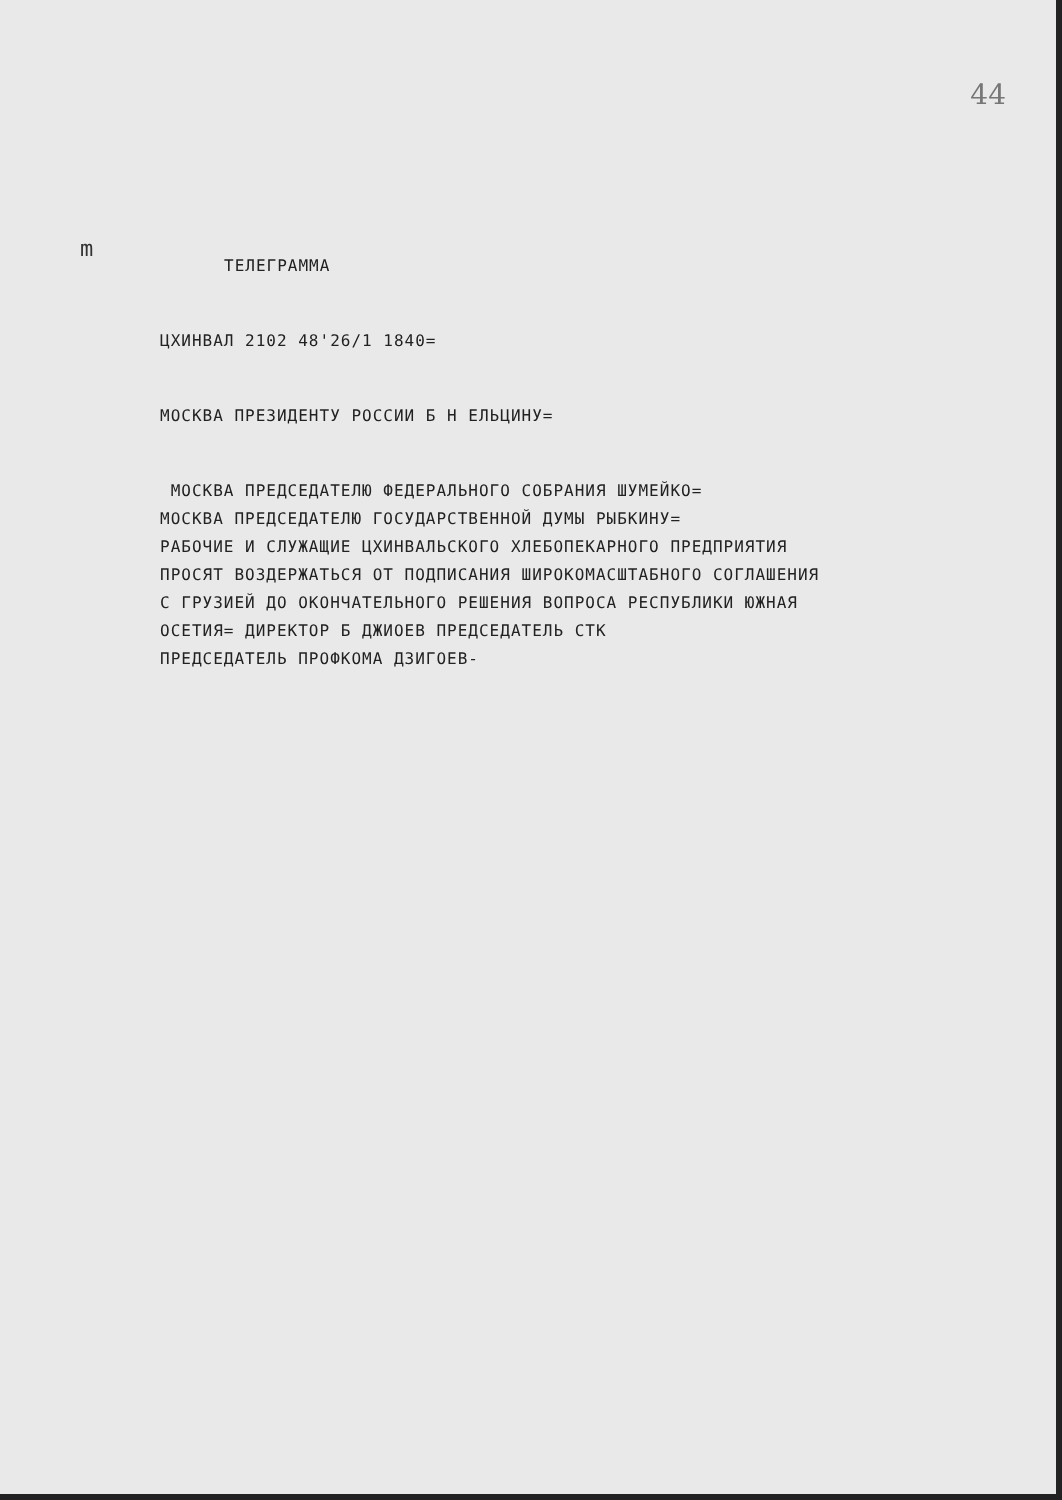44
m
ТЕЛЕГРАММА
ЦХИНВАЛ 2102 48'26/1 1840=
МОСКВА ПРЕЗИДЕНТУ РОССИИ Б Н ЕЛЬЦИНУ=
МОСКВА ПРЕДСЕДАТЕЛЮ ФЕДЕРАЛЬНОГО СОБРАНИЯ ШУМЕЙКО=
МОСКВА ПРЕДСЕДАТЕЛЮ ГОСУДАРСТВЕННОЙ ДУМЫ РЫБКИНУ=
РАБОЧИЕ И СЛУЖАЩИЕ ЦХИНВАЛЬСКОГО ХЛЕБОПЕКАРНОГО ПРЕДПРИЯТИЯ
ПРОСЯТ ВОЗДЕРЖАТЬСЯ ОТ ПОДПИСАНИЯ ШИРОКОМАСШТАБНОГО СОГЛАШЕНИЯ
С ГРУЗИЕЙ ДО ОКОНЧАТЕЛЬНОГО РЕШЕНИЯ ВОПРОСА РЕСПУБЛИКИ ЮЖНАЯ
ОСЕТИЯ= ДИРЕКТОР Б ДЖИОЕВ ПРЕДСЕДАТЕЛЬ СТК
ПРЕДСЕДАТЕЛЬ ПРОФКОМА ДЗИГОЕВ-